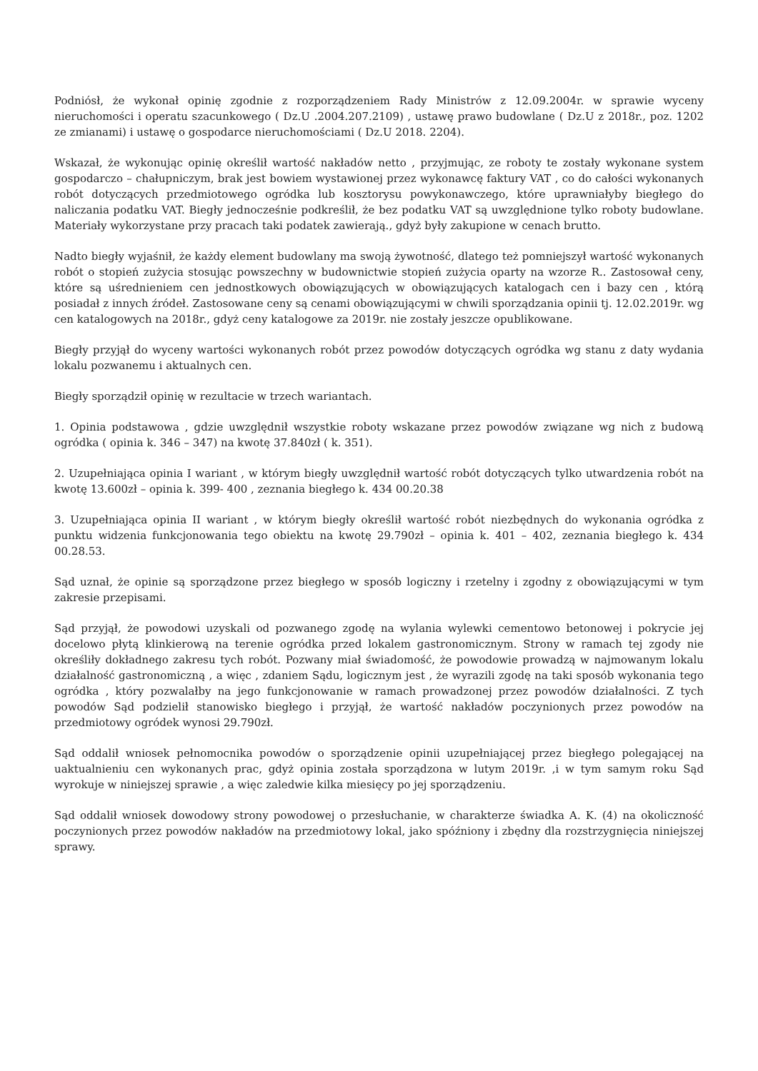Podniósł, że wykonał opinię zgodnie z rozporządzeniem Rady Ministrów z 12.09.2004r. w sprawie wyceny nieruchomości i operatu szacunkowego ( Dz.U .2004.207.2109) , ustawę prawo budowlane ( Dz.U z 2018r., poz. 1202 ze zmianami) i ustawę o gospodarce nieruchomościami ( Dz.U 2018. 2204).
Wskazał, że wykonując opinię określił wartość nakładów netto , przyjmując, ze roboty te zostały wykonane system gospodarczo – chałupniczym, brak jest bowiem wystawionej przez wykonawcę faktury VAT , co do całości wykonanych robót dotyczących przedmiotowego ogródka lub kosztorysu powykonawczego, które uprawniałyby biegłego do naliczania podatku VAT. Biegły jednocześnie podkreślił, że bez podatku VAT są uwzględnione tylko roboty budowlane. Materiały wykorzystane przy pracach taki podatek zawierają., gdyż były zakupione w cenach brutto.
Nadto biegły wyjaśnił, że każdy element budowlany ma swoją żywotność, dlatego też pomniejszył wartość wykonanych robót o stopień zużycia stosując powszechny w budownictwie stopień zużycia oparty na wzorze R.. Zastosował ceny, które są uśrednieniem cen jednostkowych obowiązujących w obowiązujących katalogach cen i bazy cen , którą posiadał z innych źródeł. Zastosowane ceny są cenami obowiązującymi w chwili sporządzania opinii tj. 12.02.2019r. wg cen katalogowych na 2018r., gdyż ceny katalogowe za 2019r. nie zostały jeszcze opublikowane.
Biegły przyjął do wyceny wartości wykonanych robót przez powodów dotyczących ogródka wg stanu z daty wydania lokalu pozwanemu i aktualnych cen.
Biegły sporządził opinię w rezultacie w trzech wariantach.
1. Opinia podstawowa , gdzie uwzględnił wszystkie roboty wskazane przez powodów związane wg nich z budową ogródka ( opinia k. 346 – 347) na kwotę 37.840zł ( k. 351).
2. Uzupełniająca opinia I wariant , w którym biegły uwzględnił wartość robót dotyczących tylko utwardzenia robót na kwotę 13.600zł – opinia k. 399- 400 , zeznania biegłego k. 434 00.20.38
3. Uzupełniająca opinia II wariant , w którym biegły określił wartość robót niezbędnych do wykonania ogródka z punktu widzenia funkcjonowania tego obiektu na kwotę 29.790zł – opinia k. 401 – 402, zeznania biegłego k. 434 00.28.53.
Sąd uznał, że opinie są sporządzone przez biegłego w sposób logiczny i rzetelny i zgodny z obowiązującymi w tym zakresie przepisami.
Sąd przyjął, że powodowi uzyskali od pozwanego zgodę na wylania wylewki cementowo betonowej i pokrycie jej docelowo płytą klinkierową na terenie ogródka przed lokalem gastronomicznym. Strony w ramach tej zgody nie określiły dokładnego zakresu tych robót. Pozwany miał świadomość, że powodowie prowadzą w najmowanym lokalu działalność gastronomiczną , a więc , zdaniem Sądu, logicznym jest , że wyrazili zgodę na taki sposób wykonania tego ogródka , który pozwalałby na jego funkcjonowanie w ramach prowadzonej przez powodów działalności. Z tych powodów Sąd podzielił stanowisko biegłego i przyjął, że wartość nakładów poczynionych przez powodów na przedmiotowy ogródek wynosi 29.790zł.
Sąd oddalił wniosek pełnomocnika powodów o sporządzenie opinii uzupełniającej przez biegłego polegającej na uaktualnieniu cen wykonanych prac, gdyż opinia została sporządzona w lutym 2019r. ,i w tym samym roku Sąd wyrokuje w niniejszej sprawie , a więc zaledwie kilka miesięcy po jej sporządzeniu.
Sąd oddalił wniosek dowodowy strony powodowej o przesłuchanie, w charakterze świadka A. K. (4) na okoliczność poczynionych przez powodów nakładów na przedmiotowy lokal, jako spóźniony i zbędny dla rozstrzygnięcia niniejszej sprawy.